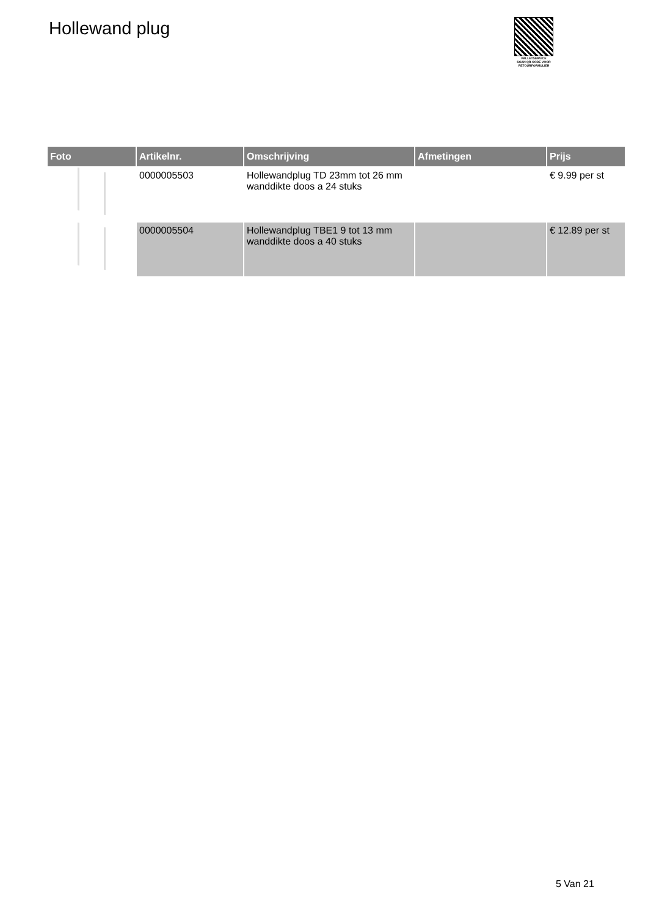Hollewand plug
PALLETSERVICE
SCAN QR-CODE VOOR RETOURFORMULIER
| Foto | Artikelnr. | Omschrijving | Afmetingen | Prijs |
| --- | --- | --- | --- | --- |
| | 0000005503 | Hollewandplug TD 23mm tot 26 mm wanddikte doos a 24 stuks | | € 9.99 per st |
| | 0000005504 | Hollewandplug TBE1 9 tot 13 mm wanddikte doos a 40 stuks | | € 12.89 per st |
5 Van 21